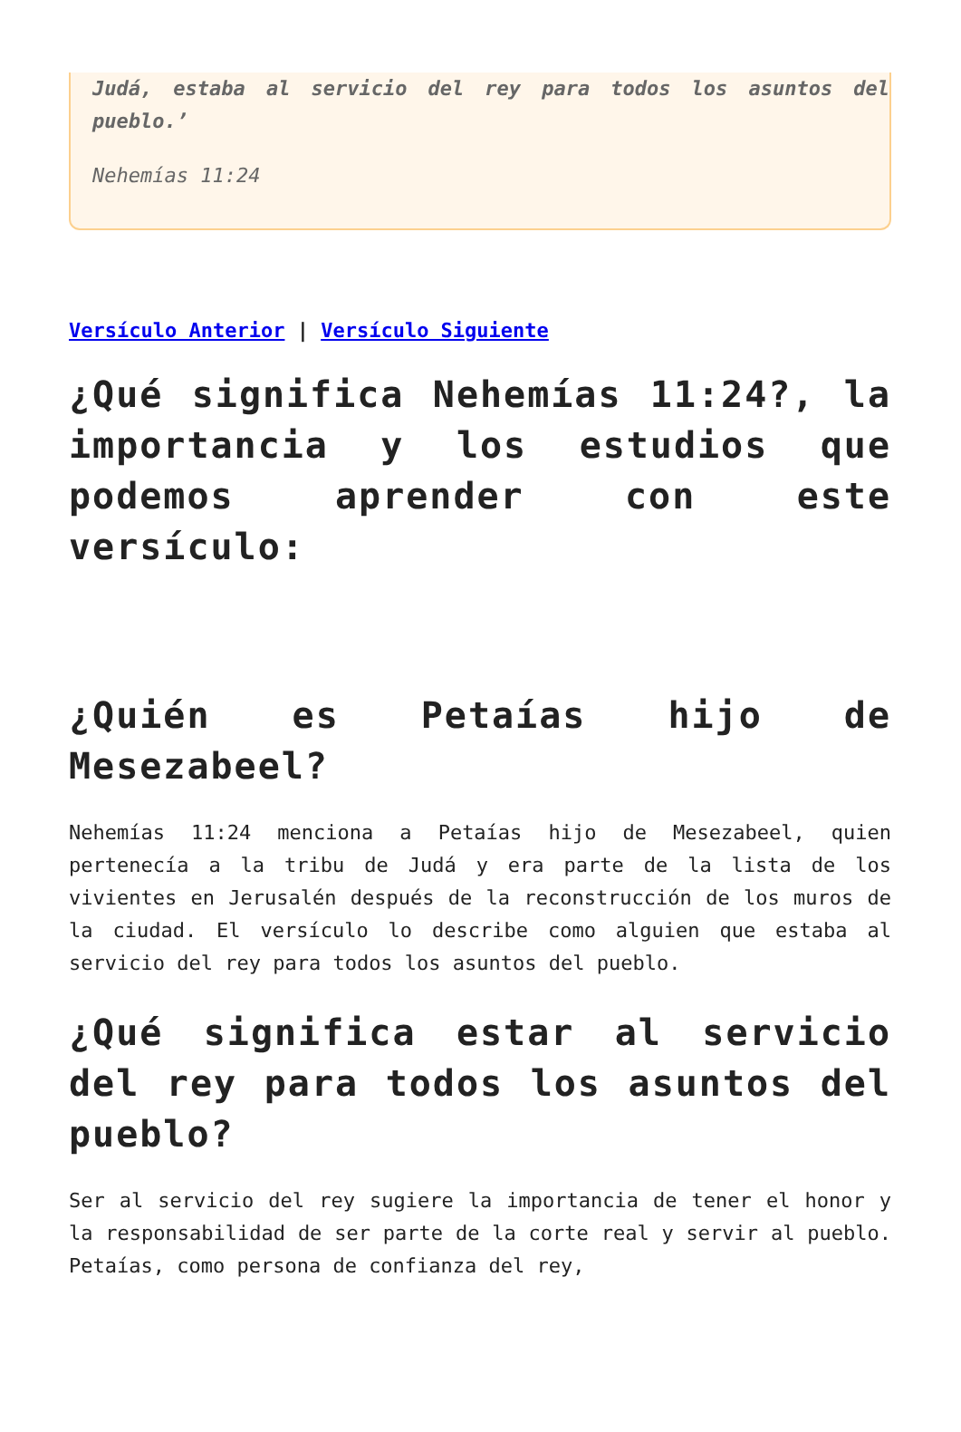Judá, estaba al servicio del rey para todos los asuntos del pueblo.’
Nehemías 11:24
Versículo Anterior | Versículo Siguiente
¿Qué significa Nehemías 11:24?, la importancia y los estudios que podemos aprender con este versículo:
¿Quién es Petaías hijo de Mesezabeel?
Nehemías 11:24 menciona a Petaías hijo de Mesezabeel, quien pertenecía a la tribu de Judá y era parte de la lista de los vivientes en Jerusalén después de la reconstrucción de los muros de la ciudad. El versículo lo describe como alguien que estaba al servicio del rey para todos los asuntos del pueblo.
¿Qué significa estar al servicio del rey para todos los asuntos del pueblo?
Ser al servicio del rey sugiere la importancia de tener el honor y la responsabilidad de ser parte de la corte real y servir al pueblo. Petaías, como persona de confianza del rey,